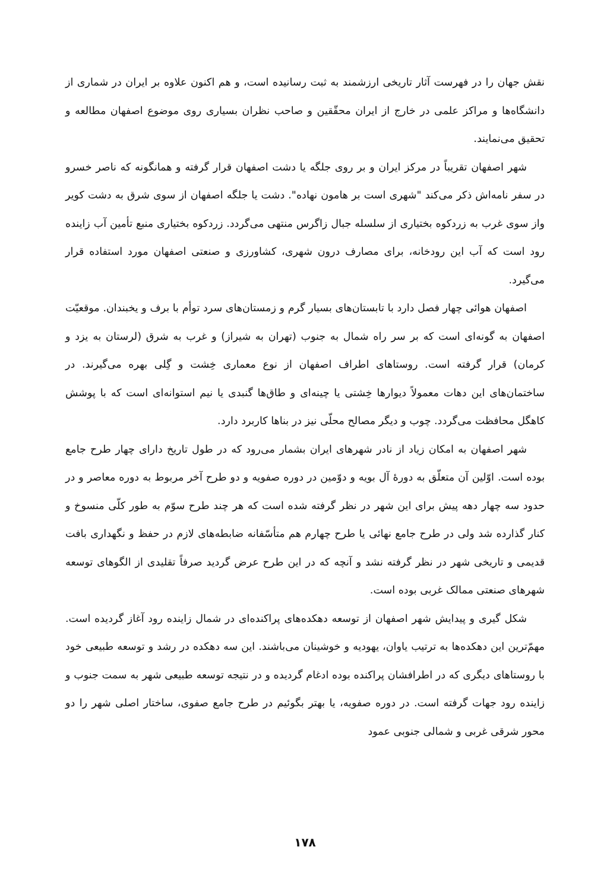نقش جهان را در فهرست آثار تاریخی ارزشمند به ثبت رسانیده است، و هم اکنون علاوه بر ایران در شماری از دانشگاه‌ها و مراکز علمی در خارج از ایران محقّقین و صاحب نظران بسیاری روی موضوع اصفهان مطالعه و تحقیق می‌نمایند.
شهر اصفهان تقریباً در مرکز ایران و بر روی جلگه یا دشت اصفهان قرار گرفته و همانگونه که ناصر خسرو در سفر نامه‌اش ذکر می‌کند "شهری است بر هامون نهاده". دشت یا جلگه اصفهان از سوی شرق به دشت کویر واز سوی غرب به زردکوه بختیاری از سلسله جبال زاگرس منتهی می‌گردد. زردکوه بختیاری منبع تأمین آب زاینده رود است که آب این رودخانه، برای مصارف درون شهری، کشاورزی و صنعتی اصفهان مورد استفاده قرار می‌گیرد.
اصفهان هوائی چهار فصل دارد با تابستان‌های بسیار گرم و زمستان‌های سرد توأم با برف و یخبندان. موقعیّت اصفهان به گونه‌ای است که بر سر راه شمال به جنوب (تهران به شیراز) و غرب به شرق (لرستان به یزد و کرمان) قرار گرفته است. روستاهای اطراف اصفهان از نوع معماری خِشت و گِلی بهره می‌گیرند. در ساختمان‌های این دهات معمولاً دیوارها خِشتی یا چینه‌ای و طاق‌ها گنبدی یا نیم استوانه‌ای است که با پوشش کاهگل محافظت می‌گردد. چوب و دیگر مصالح محلّی نیز در بناها کاربرد دارد.
شهر اصفهان به امکان زیاد از نادر شهرهای ایران بشمار می‌رود که در طول تاریخ دارای چهار طرح جامع بوده است. اوّلین آن متعلّق به دورهٔ آل بویه و دوّمین در دوره صفویه و دو طرح آخر مربوط به دوره معاصر و در حدود سه چهار دهه پیش برای این شهر در نظر گرفته شده است که هر چند طرح سوّم به طور کلّی منسوخ و کنار گذارده شد ولی در طرح جامع نهائی یا طرح چهارم هم متأسّفانه ضابطه‌های لازم در حفظ و نگهداری بافت قدیمی و تاریخی شهر در نظر گرفته نشد و آنچه که در این طرح عرض گردید صرفاً تقلیدی از الگوهای توسعه شهرهای صنعتی ممالک غربی بوده است.
شکل گیری و پیدایش شهر اصفهان از توسعه دهکده‌های پراکنده‌ای در شمال زاینده رود آغاز گردیده است. مهمّ‌ترین این دهکده‌ها به ترتیب یاوان، یهودیه و خوشینان می‌باشند. این سه دهکده در رشد و توسعه طبیعی خود با روستاهای دیگری که در اطرافشان پراکنده بوده ادغام گردیده و در نتیجه توسعه طبیعی شهر به سمت جنوب و زاینده رود جهات گرفته است. در دوره صفویه، یا بهتر بگوئیم در طرح جامع صفوی، ساختار اصلی شهر را دو محور شرقی غربی و شمالی جنوبی عمود
۱۷۸